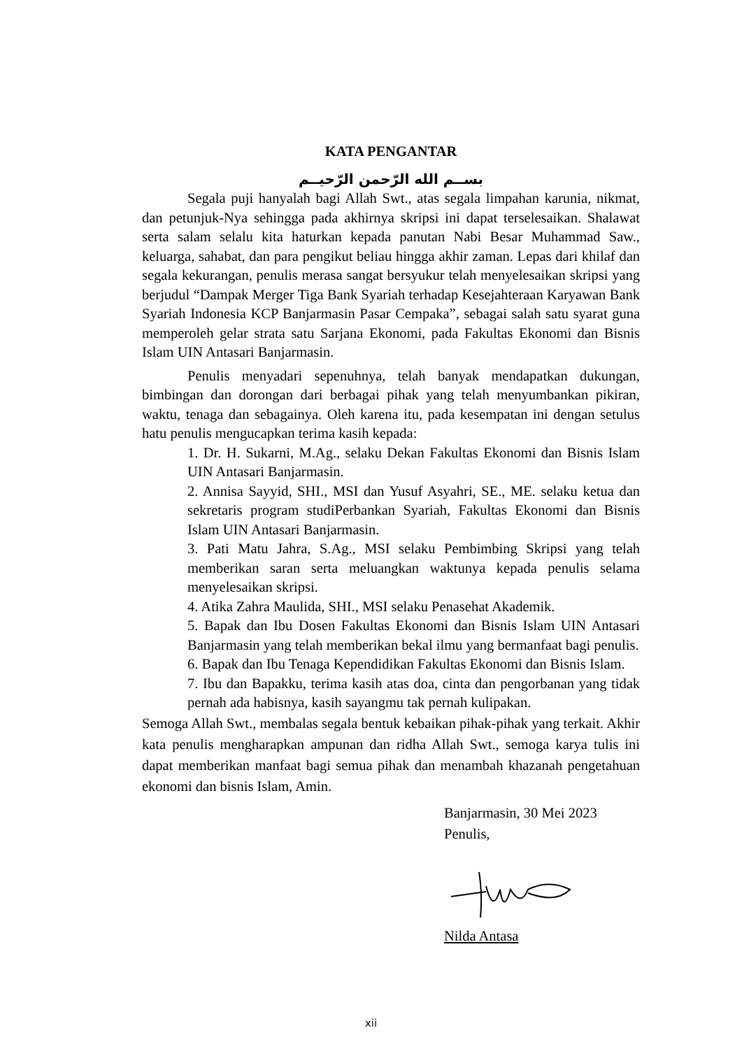KATA PENGANTAR
بســم الله الرّحمن الرّحيــم
Segala puji hanyalah bagi Allah Swt., atas segala limpahan karunia, nikmat, dan petunjuk-Nya sehingga pada akhirnya skripsi ini dapat terselesaikan. Shalawat serta salam selalu kita haturkan kepada panutan Nabi Besar Muhammad Saw., keluarga, sahabat, dan para pengikut beliau hingga akhir zaman. Lepas dari khilaf dan segala kekurangan, penulis merasa sangat bersyukur telah menyelesaikan skripsi yang berjudul “Dampak Merger Tiga Bank Syariah terhadap Kesejahteraan Karyawan Bank Syariah Indonesia KCP Banjarmasin Pasar Cempaka”, sebagai salah satu syarat guna memperoleh gelar strata satu Sarjana Ekonomi, pada Fakultas Ekonomi dan Bisnis Islam UIN Antasari Banjarmasin.
Penulis menyadari sepenuhnya, telah banyak mendapatkan dukungan, bimbingan dan dorongan dari berbagai pihak yang telah menyumbankan pikiran, waktu, tenaga dan sebagainya. Oleh karena itu, pada kesempatan ini dengan setulus hatu penulis mengucapkan terima kasih kepada:
1. Dr. H. Sukarni, M.Ag., selaku Dekan Fakultas Ekonomi dan Bisnis Islam UIN Antasari Banjarmasin.
2. Annisa Sayyid, SHI., MSI dan Yusuf Asyahri, SE., ME. selaku ketua dan sekretaris program studiPerbankan Syariah, Fakultas Ekonomi dan Bisnis Islam UIN Antasari Banjarmasin.
3. Pati Matu Jahra, S.Ag., MSI selaku Pembimbing Skripsi yang telah memberikan saran serta meluangkan waktunya kepada penulis selama menyelesaikan skripsi.
4. Atika Zahra Maulida, SHI., MSI selaku Penasehat Akademik.
5. Bapak dan Ibu Dosen Fakultas Ekonomi dan Bisnis Islam UIN Antasari Banjarmasin yang telah memberikan bekal ilmu yang bermanfaat bagi penulis.
6. Bapak dan Ibu Tenaga Kependidikan Fakultas Ekonomi dan Bisnis Islam.
7. Ibu dan Bapakku, terima kasih atas doa, cinta dan pengorbanan yang tidak pernah ada habisnya, kasih sayangmu tak pernah kulipakan.
Semoga Allah Swt., membalas segala bentuk kebaikan pihak-pihak yang terkait. Akhir kata penulis mengharapkan ampunan dan ridha Allah Swt., semoga karya tulis ini dapat memberikan manfaat bagi semua pihak dan menambah khazanah pengetahuan ekonomi dan bisnis Islam, Amin.
Banjarmasin, 30 Mei 2023
Penulis,
Nilda Antasa
xii